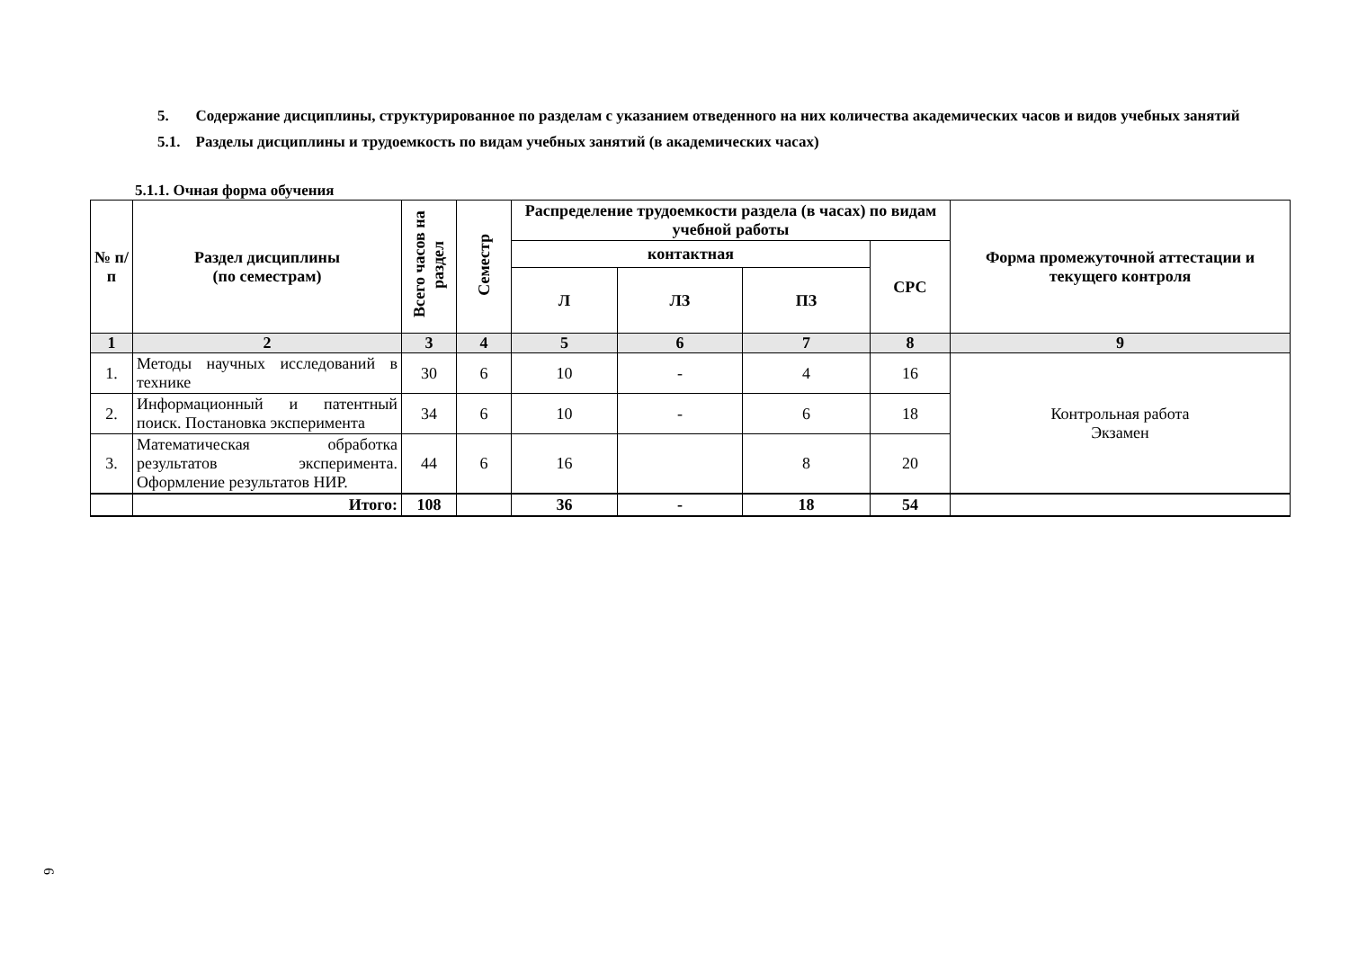5. Содержание дисциплины, структурированное по разделам с указанием отведенного на них количества академических часов и видов учебных занятий
5.1. Разделы дисциплины и трудоемкость по видам учебных занятий (в академических часах)
5.1.1. Очная форма обучения
| № п/ п | Раздел дисциплины (по семестрам) | Всего часов на раздел | Семестр | Распределение трудоемкости раздела (в часах) по видам учебной работы | | | | Форма промежуточной аттестации и текущего контроля |
| --- | --- | --- | --- | --- | --- | --- | --- | --- |
| | | | | контактная | | | СРС | |
| | | | | Л | ЛЗ | ПЗ | | |
| 1 | 2 | 3 | 4 | 5 | 6 | 7 | 8 | 9 |
| 1. | Методы научных исследований в технике | 30 | 6 | 10 | - | 4 | 16 | Контрольная работа Экзамен |
| 2. | Информационный и патентный поиск. Постановка эксперимента | 34 | 6 | 10 | - | 6 | 18 | |
| 3. | Математическая обработка результатов эксперимента. Оформление результатов НИР. | 44 | 6 | 16 | | 8 | 20 | |
| | Итого: | 108 | | 36 | - | 18 | 54 | |
6